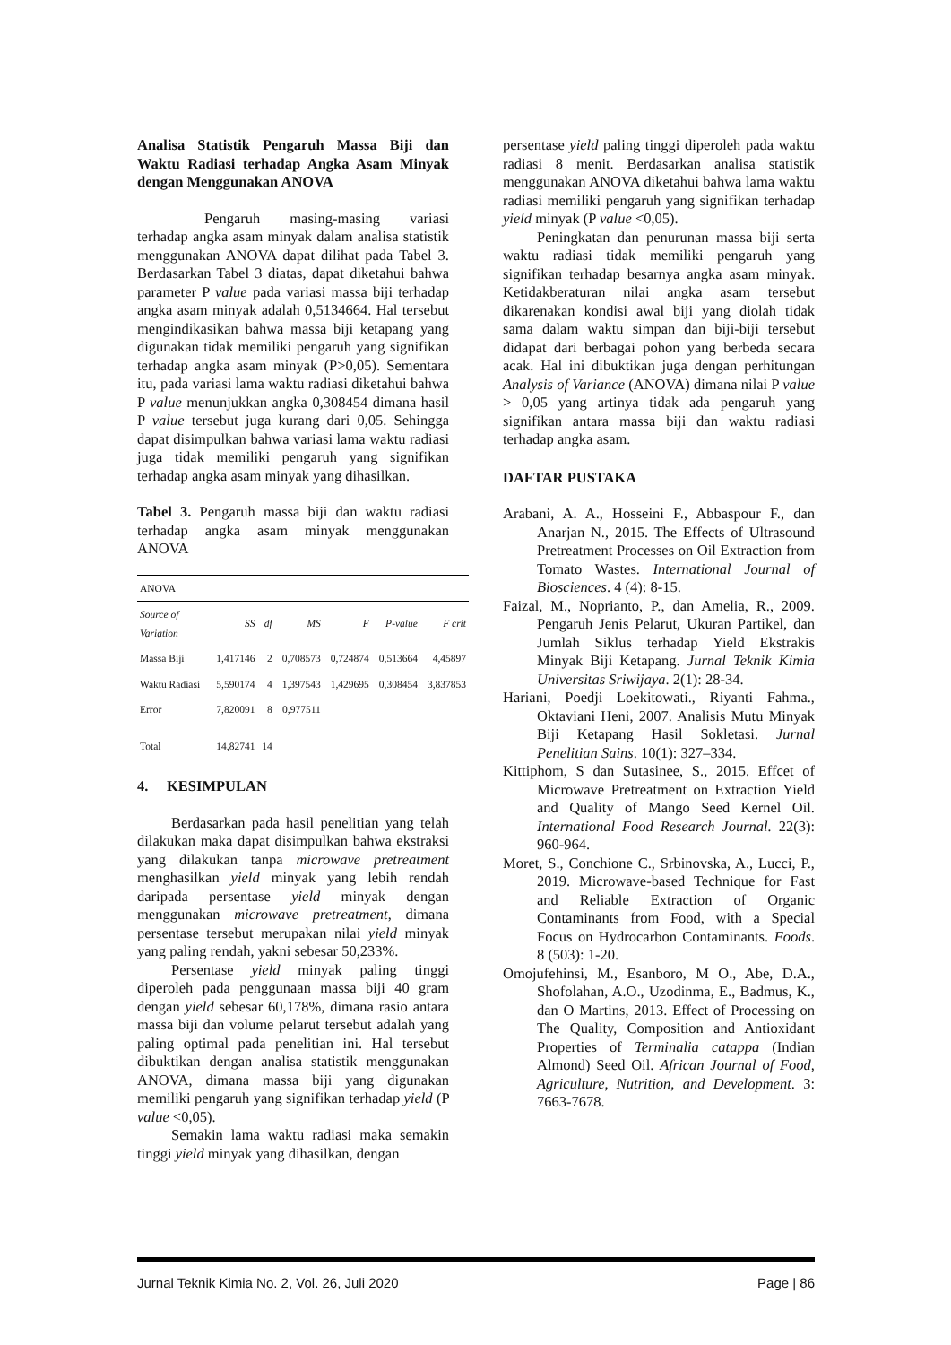Analisa Statistik Pengaruh Massa Biji dan Waktu Radiasi terhadap Angka Asam Minyak dengan Menggunakan ANOVA
Pengaruh masing-masing variasi terhadap angka asam minyak dalam analisa statistik menggunakan ANOVA dapat dilihat pada Tabel 3. Berdasarkan Tabel 3 diatas, dapat diketahui bahwa parameter P value pada variasi massa biji terhadap angka asam minyak adalah 0,5134664. Hal tersebut mengindikasikan bahwa massa biji ketapang yang digunakan tidak memiliki pengaruh yang signifikan terhadap angka asam minyak (P>0,05). Sementara itu, pada variasi lama waktu radiasi diketahui bahwa P value menunjukkan angka 0,308454 dimana hasil P value tersebut juga kurang dari 0,05. Sehingga dapat disimpulkan bahwa variasi lama waktu radiasi juga tidak memiliki pengaruh yang signifikan terhadap angka asam minyak yang dihasilkan.
Tabel 3. Pengaruh massa biji dan waktu radiasi terhadap angka asam minyak menggunakan ANOVA
| ANOVA | | | | | | |
| Source of Variation | SS | df | MS | F | P-value | F crit |
| Massa Biji | 1,417146 | 2 | 0,708573 | 0,724874 | 0,513664 | 4,45897 |
| Waktu Radiasi | 5,590174 | 4 | 1,397543 | 1,429695 | 0,308454 | 3,837853 |
| Error | 7,820091 | 8 | 0,977511 | | | |
| Total | 14,82741 | 14 | | | | |
4. KESIMPULAN
Berdasarkan pada hasil penelitian yang telah dilakukan maka dapat disimpulkan bahwa ekstraksi yang dilakukan tanpa microwave pretreatment menghasilkan yield minyak yang lebih rendah daripada persentase yield minyak dengan menggunakan microwave pretreatment, dimana persentase tersebut merupakan nilai yield minyak yang paling rendah, yakni sebesar 50,233%.
Persentase yield minyak paling tinggi diperoleh pada penggunaan massa biji 40 gram dengan yield sebesar 60,178%, dimana rasio antara massa biji dan volume pelarut tersebut adalah yang paling optimal pada penelitian ini. Hal tersebut dibuktikan dengan analisa statistik menggunakan ANOVA, dimana massa biji yang digunakan memiliki pengaruh yang signifikan terhadap yield (P value <0,05).
Semakin lama waktu radiasi maka semakin tinggi yield minyak yang dihasilkan, dengan
persentase yield paling tinggi diperoleh pada waktu radiasi 8 menit. Berdasarkan analisa statistik menggunakan ANOVA diketahui bahwa lama waktu radiasi memiliki pengaruh yang signifikan terhadap yield minyak (P value <0,05).
Peningkatan dan penurunan massa biji serta waktu radiasi tidak memiliki pengaruh yang signifikan terhadap besarnya angka asam minyak. Ketidakberaturan nilai angka asam tersebut dikarenakan kondisi awal biji yang diolah tidak sama dalam waktu simpan dan biji-biji tersebut didapat dari berbagai pohon yang berbeda secara acak. Hal ini dibuktikan juga dengan perhitungan Analysis of Variance (ANOVA) dimana nilai P value > 0,05 yang artinya tidak ada pengaruh yang signifikan antara massa biji dan waktu radiasi terhadap angka asam.
DAFTAR PUSTAKA
Arabani, A. A., Hosseini F., Abbaspour F., dan Anarjan N., 2015. The Effects of Ultrasound Pretreatment Processes on Oil Extraction from Tomato Wastes. International Journal of Biosciences. 4 (4): 8-15.
Faizal, M., Noprianto, P., dan Amelia, R., 2009. Pengaruh Jenis Pelarut, Ukuran Partikel, dan Jumlah Siklus terhadap Yield Ekstrakis Minyak Biji Ketapang. Jurnal Teknik Kimia Universitas Sriwijaya. 2(1): 28-34.
Hariani, Poedji Loekitowati., Riyanti Fahma., Oktaviani Heni, 2007. Analisis Mutu Minyak Biji Ketapang Hasil Sokletasi. Jurnal Penelitian Sains. 10(1): 327–334.
Kittiphom, S dan Sutasinee, S., 2015. Effcet of Microwave Pretreatment on Extraction Yield and Quality of Mango Seed Kernel Oil. International Food Research Journal. 22(3): 960-964.
Moret, S., Conchione C., Srbinovska, A., Lucci, P., 2019. Microwave-based Technique for Fast and Reliable Extraction of Organic Contaminants from Food, with a Special Focus on Hydrocarbon Contaminants. Foods. 8 (503): 1-20.
Omojufehinsi, M., Esanboro, M O., Abe, D.A., Shofolahan, A.O., Uzodinma, E., Badmus, K., dan O Martins, 2013. Effect of Processing on The Quality, Composition and Antioxidant Properties of Terminalia catappa (Indian Almond) Seed Oil. African Journal of Food, Agriculture, Nutrition, and Development. 3: 7663-7678.
Jurnal Teknik Kimia No. 2, Vol. 26, Juli 2020 Page | 86